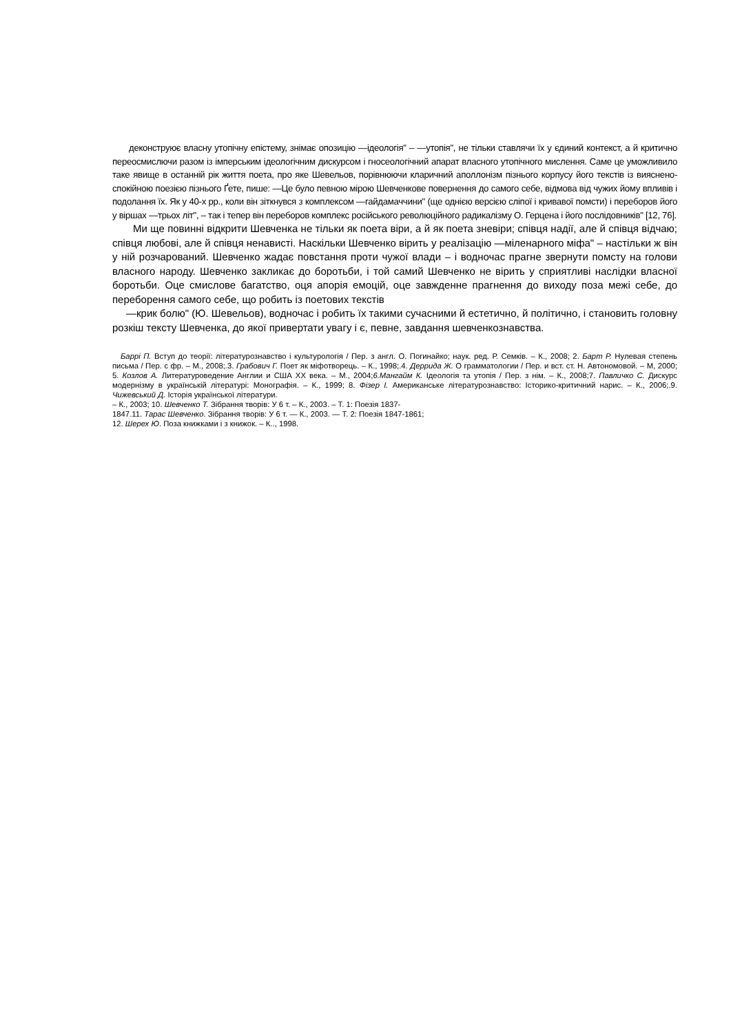деконструює власну утопічну епістему, знімає опозицію ―ідеологія" – ―утопія", не тільки ставлячи їх у єдиний контекст, а й критично переосмислючи разом із імперським ідеологічним дискурсом і гносеологічний апарат власного утопічного мислення. Саме це уможливило таке явище в останній рік життя поета, про яке Шевельов, порівнюючи кларичний аполлонізм пізнього корпусу його текстів із вияснено-спокійною поезією пізнього Ґете, пише: ―Це було певною мірою Шевченкове повернення до самого себе, відмова від чужих йому впливів і подолання їх. Як у 40-х рр., коли він зіткнувся з комплексом ―гайдамаччини" (ще однією версією сліпої і кривавої помсти) і переборов його у віршах ―трьох літ", – так і тепер він переборов комплекс російського революційного радикалізму О. Герцена і його послідовників" [12, 76].
Ми ще повинні відкрити Шевченка не тільки як поета віри, а й як поета зневіри; співця надії, але й співця відчаю; співця любові, але й співця ненависті. Наскільки Шевченко вірить у реалізацію ―міленарного міфа" – настільки ж він у ній розчарований. Шевченко жадає повстання проти чужої влади – і водночас прагне звернути помсту на голови власного народу. Шевченко закликає до боротьби, і той самий Шевченко не вірить у сприятливі наслідки власної боротьби. Оце смислове багатство, оця апорія емоцій, оце завжденне прагнення до виходу поза межі себе, до переборення самого себе, що робить із поетових текстів
―крик болю" (Ю. Шевельов), водночас і робить їх такими сучасними й естетично, й політично, і становить головну розкіш тексту Шевченка, до якої привертати увагу і є, певне, завдання шевченкознавства.
Баррі П. Вступ до теорії: літературознавство і культурологія / Пер. з англ. О. Погинайко; наук. ред. Р. Семків. – К., 2008; 2. Барт Р. Нулевая степень письма / Пер. с фр. – М., 2008;.3. Грабович Г. Поет як міфотворець. – К., 1998;.4. Деррида Ж. О грамматологии / Пер. и вст. ст. Н. Автономовой. – М, 2000; 5. Козлов А. Литературоведение Англии и США ХХ века. – М., 2004;6.Мангайм К. Ідеологія та утопія / Пер. з нім. – К., 2008;7. Павличко С. Дискурс модернізму в українській літературі: Монографія. – К., 1999; 8. Фізер І. Американське літературознавство: Історико-критичний нарис. – К., 2006;.9. Чижевський Д. Історія української літератури.
– К., 2003; 10. Шевченко Т. Зібрання творів: У 6 т. – К., 2003. – Т. 1: Поезія 1837-
1847.11. Тарас Шевченко. Зібрання творів: У 6 т. — К., 2003. — Т. 2: Поезія 1847-1861;
12. Шерех Ю. Поза книжками і з книжок. – К.., 1998.